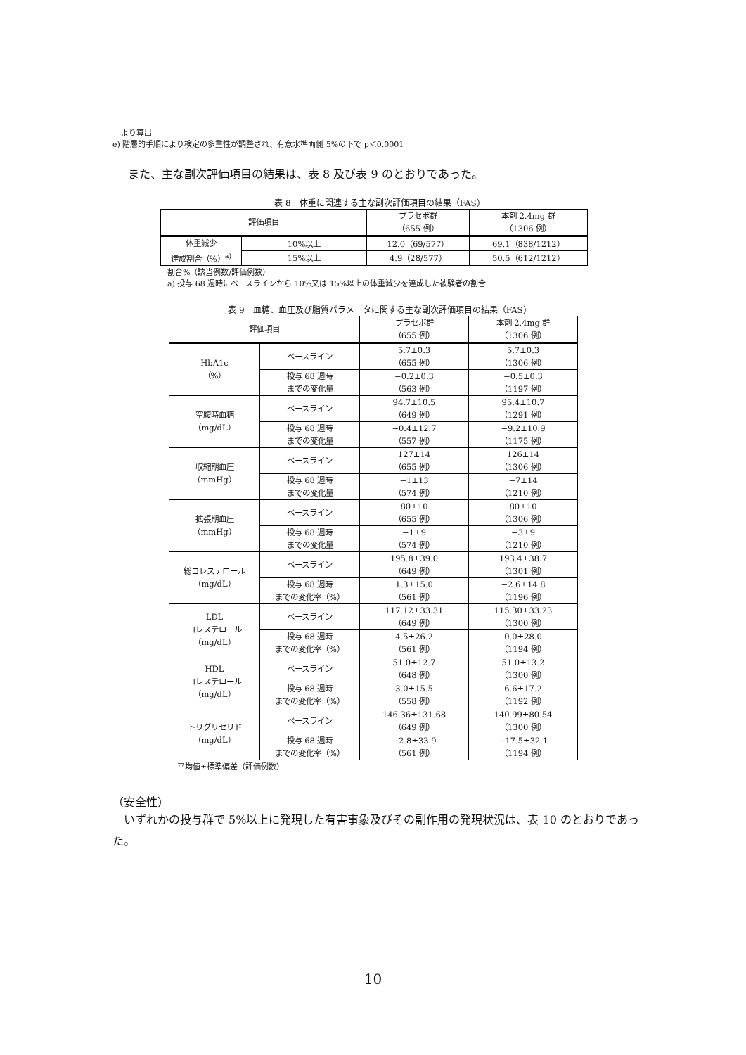より算出
e) 階層的手順により検定の多重性が調整され、有意水準両側 5%の下で p＜0.0001
また、主な副次評価項目の結果は、表 8 及び表 9 のとおりであった。
表 8　体重に関連する主な副次評価項目の結果（FAS）
| 評価項目 | | プラセボ群 （655 例） | 本剤 2.4mg 群 （1306 例） |
| --- | --- | --- | --- |
| 体重減少 達成割合（%）<sup>a)</sup> | 10%以上 | 12.0（69/577） | 69.1（838/1212） |
| | 15%以上 | 4.9（28/577） | 50.5（612/1212） |
割合%（該当例数/評価例数）
a) 投与 68 週時にベースラインから 10%又は 15%以上の体重減少を達成した被験者の割合
表 9　血糖、血圧及び脂質パラメータに関する主な副次評価項目の結果（FAS）
| 評価項目 | | プラセボ群 （655 例） | 本剤 2.4mg 群 （1306 例） |
| --- | --- | --- | --- |
| HbA1c （%） | ベースライン | 5.7±0.3 （655 例） | 5.7±0.3 （1306 例） |
| | 投与 68 週時 までの変化量 | −0.2±0.3 （563 例） | −0.5±0.3 （1197 例） |
| 空腹時血糖 （mg/dL） | ベースライン | 94.7±10.5 （649 例） | 95.4±10.7 （1291 例） |
| | 投与 68 週時 までの変化量 | −0.4±12.7 （557 例） | −9.2±10.9 （1175 例） |
| 収縮期血圧 （mmHg） | ベースライン | 127±14 （655 例） | 126±14 （1306 例） |
| | 投与 68 週時 までの変化量 | −1±13 （574 例） | −7±14 （1210 例） |
| 拡張期血圧 （mmHg） | ベースライン | 80±10 （655 例） | 80±10 （1306 例） |
| | 投与 68 週時 までの変化量 | −1±9 （574 例） | −3±9 （1210 例） |
| 総コレステロール （mg/dL） | ベースライン | 195.8±39.0 （649 例） | 193.4±38.7 （1301 例） |
| | 投与 68 週時 までの変化率（%） | 1.3±15.0 （561 例） | −2.6±14.8 （1196 例） |
| LDL コレステロール （mg/dL） | ベースライン | 117.12±33.31 （649 例） | 115.30±33.23 （1300 例） |
| | 投与 68 週時 までの変化率（%） | 4.5±26.2 （561 例） | 0.0±28.0 （1194 例） |
| HDL コレステロール （mg/dL） | ベースライン | 51.0±12.7 （648 例） | 51.0±13.2 （1300 例） |
| | 投与 68 週時 までの変化率（%） | 3.0±15.5 （558 例） | 6.6±17.2 （1192 例） |
| トリグリセリド （mg/dL） | ベースライン | 146.36±131.68 （649 例） | 140.99±80.54 （1300 例） |
| | 投与 68 週時 までの変化率（%） | −2.8±33.9 （561 例） | −17.5±32.1 （1194 例） |
平均値±標準偏差（評価例数）
（安全性）
いずれかの投与群で 5%以上に発現した有害事象及びその副作用の発現状況は、表 10 のとおりであった。
10